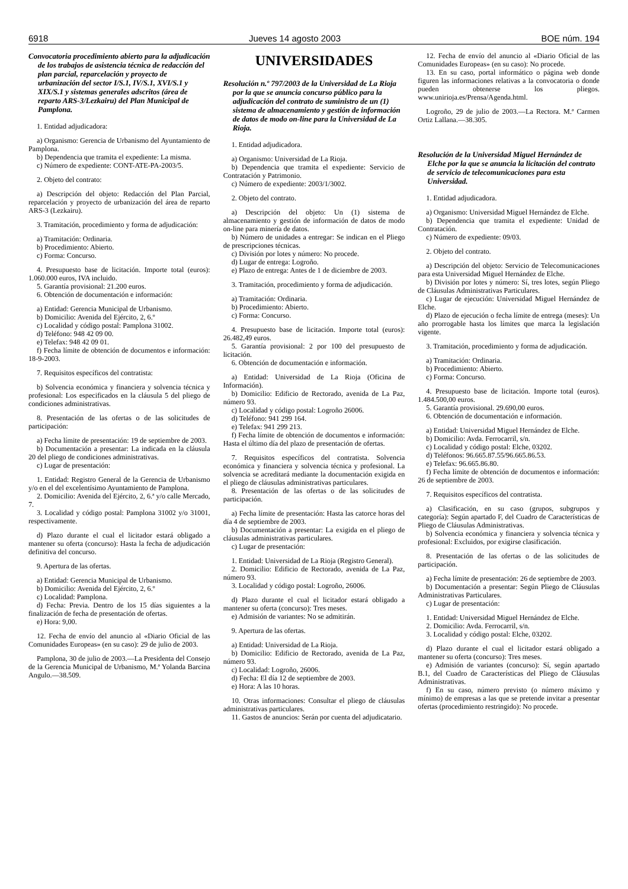6918 Jueves 14 agosto 2003 BOE núm. 194
Convocatoria procedimiento abierto para la adjudicación de los trabajos de asistencia técnica de redacción del plan parcial, reparcelación y proyecto de urbanización del sector I/S.1, IV/S.1, XVI/S.1 y XIX/S.1 y sistemas generales adscritos (área de reparto ARS-3/Lezkairu) del Plan Municipal de Pamplona.
1. Entidad adjudicadora:
a) Organismo: Gerencia de Urbanismo del Ayuntamiento de Pamplona.
b) Dependencia que tramita el expediente: La misma.
c) Número de expediente: CONT-ATE-PA-2003/5.
2. Objeto del contrato:
a) Descripción del objeto: Redacción del Plan Parcial, reparcelación y proyecto de urbanización del área de reparto ARS-3 (Lezkairu).
3. Tramitación, procedimiento y forma de adjudicación:
a) Tramitación: Ordinaria.
b) Procedimiento: Abierto.
c) Forma: Concurso.
4. Presupuesto base de licitación. Importe total (euros): 1.060.000 euros, IVA incluido.
5. Garantía provisional: 21.200 euros.
6. Obtención de documentación e información:
a) Entidad: Gerencia Municipal de Urbanismo.
b) Domicilio: Avenida del Ejército, 2, 6.º
c) Localidad y código postal: Pamplona 31002.
d) Teléfono: 948 42 09 00.
e) Telefax: 948 42 09 01.
f) Fecha límite de obtención de documentos e información: 18-9-2003.
7. Requisitos específicos del contratista:
b) Solvencia económica y financiera y solvencia técnica y profesional: Los especificados en la cláusula 5 del pliego de condiciones administrativas.
8. Presentación de las ofertas o de las solicitudes de participación:
a) Fecha límite de presentación: 19 de septiembre de 2003.
b) Documentación a presentar: La indicada en la cláusula 20 del pliego de condiciones administrativas.
c) Lugar de presentación:
1. Entidad: Registro General de la Gerencia de Urbanismo y/o en el del excelentísimo Ayuntamiento de Pamplona.
2. Domicilio: Avenida del Ejército, 2, 6.ª y/o calle Mercado, 7.
3. Localidad y código postal: Pamplona 31002 y/o 31001, respectivamente.
d) Plazo durante el cual el licitador estará obligado a mantener su oferta (concurso): Hasta la fecha de adjudicación definitiva del concurso.
9. Apertura de las ofertas.
a) Entidad: Gerencia Municipal de Urbanismo.
b) Domicilio: Avenida del Ejército, 2, 6.º
c) Localidad: Pamplona.
d) Fecha: Previa. Dentro de los 15 días siguientes a la finalización de fecha de presentación de ofertas.
e) Hora: 9,00.
12. Fecha de envío del anuncio al «Diario Oficial de las Comunidades Europeas» (en su caso): 29 de julio de 2003.
Pamplona, 30 de julio de 2003.—La Presidenta del Consejo de la Gerencia Municipal de Urbanismo, M.ª Yolanda Barcina Angulo.—38.509.
UNIVERSIDADES
Resolución n.º 797/2003 de la Universidad de La Rioja por la que se anuncia concurso público para la adjudicación del contrato de suministro de un (1) sistema de almacenamiento y gestión de información de datos de modo on-line para la Universidad de La Rioja.
1. Entidad adjudicadora.
a) Organismo: Universidad de La Rioja.
b) Dependencia que tramita el expediente: Servicio de Contratación y Patrimonio.
c) Número de expediente: 2003/1/3002.
2. Objeto del contrato.
a) Descripción del objeto: Un (1) sistema de almacenamiento y gestión de información de datos de modo on-line para minería de datos.
b) Número de unidades a entregar: Se indican en el Pliego de prescripciones técnicas.
c) División por lotes y número: No procede.
d) Lugar de entrega: Logroño.
e) Plazo de entrega: Antes de 1 de diciembre de 2003.
3. Tramitación, procedimiento y forma de adjudicación.
a) Tramitación: Ordinaria.
b) Procedimiento: Abierto.
c) Forma: Concurso.
4. Presupuesto base de licitación. Importe total (euros): 26.482,49 euros.
5. Garantía provisional: 2 por 100 del presupuesto de licitación.
6. Obtención de documentación e información.
a) Entidad: Universidad de La Rioja (Oficina de Información).
b) Domicilio: Edificio de Rectorado, avenida de La Paz, número 93.
c) Localidad y código postal: Logroño 26006.
d) Teléfono: 941 299 164.
e) Telefax: 941 299 213.
f) Fecha límite de obtención de documentos e información: Hasta el último día del plazo de presentación de ofertas.
7. Requisitos específicos del contratista. Solvencia económica y financiera y solvencia técnica y profesional. La solvencia se acreditará mediante la documentación exigida en el pliego de cláusulas administrativas particulares.
8. Presentación de las ofertas o de las solicitudes de participación.
a) Fecha límite de presentación: Hasta las catorce horas del día 4 de septiembre de 2003.
b) Documentación a presentar: La exigida en el pliego de cláusulas administrativas particulares.
c) Lugar de presentación:
1. Entidad: Universidad de La Rioja (Registro General).
2. Domicilio: Edificio de Rectorado, avenida de La Paz, número 93.
3. Localidad y código postal: Logroño, 26006.
d) Plazo durante el cual el licitador estará obligado a mantener su oferta (concurso): Tres meses.
e) Admisión de variantes: No se admitirán.
9. Apertura de las ofertas.
a) Entidad: Universidad de La Rioja.
b) Domicilio: Edificio de Rectorado, avenida de La Paz, número 93.
c) Localidad: Logroño, 26006.
d) Fecha: El día 12 de septiembre de 2003.
e) Hora: A las 10 horas.
10. Otras informaciones: Consultar el pliego de cláusulas administrativas particulares.
11. Gastos de anuncios: Serán por cuenta del adjudicatario.
12. Fecha de envío del anuncio al «Diario Oficial de las Comunidades Europeas» (en su caso): No procede.
13. En su caso, portal informático o página web donde figuren las informaciones relativas a la convocatoria o donde pueden obtenerse los pliegos. www.unirioja.es/Prensa/Agenda.html.
Logroño, 29 de julio de 2003.—La Rectora. M.ª Carmen Ortiz Lallana.—38.305.
Resolución de la Universidad Miguel Hernández de Elche por la que se anuncia la licitación del contrato de servicio de telecomunicaciones para esta Universidad.
1. Entidad adjudicadora.
a) Organismo: Universidad Miguel Hernández de Elche.
b) Dependencia que tramita el expediente: Unidad de Contratación.
c) Número de expediente: 09/03.
2. Objeto del contrato.
a) Descripción del objeto: Servicio de Telecomunicaciones para esta Universidad Miguel Hernández de Elche.
b) División por lotes y número: Sí, tres lotes, según Pliego de Cláusulas Administrativas Particulares.
c) Lugar de ejecución: Universidad Miguel Hernández de Elche.
d) Plazo de ejecución o fecha límite de entrega (meses): Un año prorrogable hasta los límites que marca la legislación vigente.
3. Tramitación, procedimiento y forma de adjudicación.
a) Tramitación: Ordinaria.
b) Procedimiento: Abierto.
c) Forma: Concurso.
4. Presupuesto base de licitación. Importe total (euros). 1.484.500,00 euros.
5. Garantía provisional. 29.690,00 euros.
6. Obtención de documentación e información.
a) Entidad: Universidad Miguel Hernández de Elche.
b) Domicilio: Avda. Ferrocarril, s/n.
c) Localidad y código postal: Elche, 03202.
d) Teléfonos: 96.665.87.55/96.665.86.53.
e) Telefax: 96.665.86.80.
f) Fecha límite de obtención de documentos e información: 26 de septiembre de 2003.
7. Requisitos específicos del contratista.
a) Clasificación, en su caso (grupos, subgrupos y categoría): Según apartado F, del Cuadro de Características de Pliego de Cláusulas Administrativas.
b) Solvencia económica y financiera y solvencia técnica y profesional: Excluidos, por exigirse clasificación.
8. Presentación de las ofertas o de las solicitudes de participación.
a) Fecha límite de presentación: 26 de septiembre de 2003.
b) Documentación a presentar: Según Pliego de Cláusulas Administrativas Particulares.
c) Lugar de presentación:
1. Entidad: Universidad Miguel Hernández de Elche.
2. Domicilio: Avda. Ferrocarril, s/n.
3. Localidad y código postal: Elche, 03202.
d) Plazo durante el cual el licitador estará obligado a mantener su oferta (concurso): Tres meses.
e) Admisión de variantes (concurso): Sí, según apartado B.1, del Cuadro de Características del Pliego de Cláusulas Administrativas.
f) En su caso, número previsto (o número máximo y mínimo) de empresas a las que se pretende invitar a presentar ofertas (procedimiento restringido): No procede.